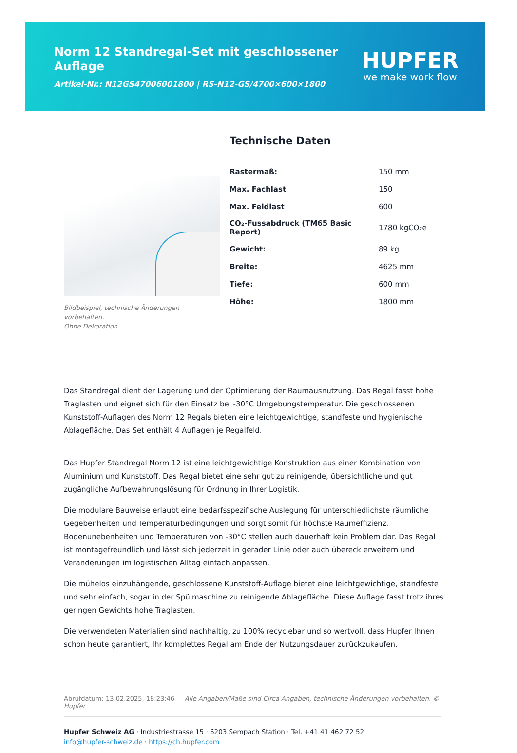Norm 12 Standregal-Set mit geschlossener Auflage
Artikel-Nr.: N12GS47006001800 | RS-N12-GS/4700×600×1800
HUPFER
we make work flow
Bildbeispiel, technische Änderungen vorbehalten.
Ohne Dekoration.
Technische Daten
| Rastermaß: | 150 mm |
| Max. Fachlast | 150 |
| Max. Feldlast | 600 |
| CO₂-Fussabdruck (TM65 Basic Report) | 1780 kgCO₂e |
| Gewicht: | 89 kg |
| Breite: | 4625 mm |
| Tiefe: | 600 mm |
| Höhe: | 1800 mm |
Das Standregal dient der Lagerung und der Optimierung der Raumausnutzung. Das Regal fasst hohe Traglasten und eignet sich für den Einsatz bei -30°C Umgebungstemperatur. Die geschlossenen Kunststoff-Auflagen des Norm 12 Regals bieten eine leichtgewichtige, standfeste und hygienische Ablagefläche. Das Set enthält 4 Auflagen je Regalfeld.
Das Hupfer Standregal Norm 12 ist eine leichtgewichtige Konstruktion aus einer Kombination von Aluminium und Kunststoff. Das Regal bietet eine sehr gut zu reinigende, übersichtliche und gut zugängliche Aufbewahrungslösung für Ordnung in Ihrer Logistik.
Die modulare Bauweise erlaubt eine bedarfsspezifische Auslegung für unterschiedlichste räumliche Gegebenheiten und Temperaturbedingungen und sorgt somit für höchste Raumeffizienz. Bodenunebenheiten und Temperaturen von -30°C stellen auch dauerhaft kein Problem dar. Das Regal ist montagefreundlich und lässt sich jederzeit in gerader Linie oder auch übereck erweitern und Veränderungen im logistischen Alltag einfach anpassen.
Die mühelos einzuhängende, geschlossene Kunststoff-Auflage bietet eine leichtgewichtige, standfeste und sehr einfach, sogar in der Spülmaschine zu reinigende Ablagefläche. Diese Auflage fasst trotz ihres geringen Gewichts hohe Traglasten.
Die verwendeten Materialien sind nachhaltig, zu 100% recyclebar und so wertvoll, dass Hupfer Ihnen schon heute garantiert, Ihr komplettes Regal am Ende der Nutzungsdauer zurückzukaufen.
Abrufdatum: 13.02.2025, 18:23:46 Alle Angaben/Maße sind Circa-Angaben, technische Änderungen vorbehalten. © Hupfer
Hupfer Schweiz AG · Industriestrasse 15 · 6203 Sempach Station · Tel. +41 41 462 72 52
info@hupfer-schweiz.de · https://ch.hupfer.com